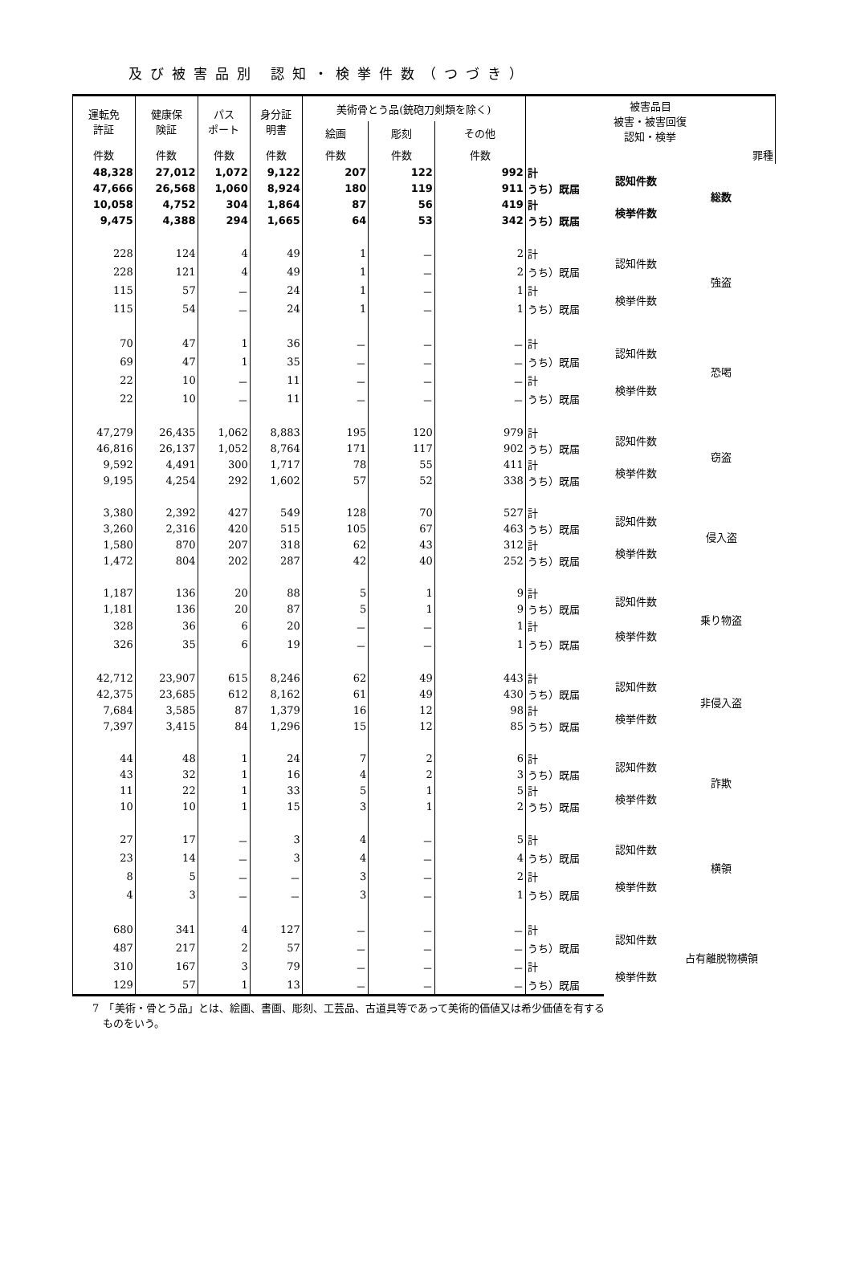及び被害品別 認知・検挙件数（つづき）
| 運転免 許証 | 健康保 険証 | パス ポート | 身分証 明書 | 美術骨とう品(銃砲刀剣類を除く) | | | 被害品目 被害・被害回復 認知・検挙 | | |
| --- | --- | --- | --- | --- | --- | --- | --- | --- | --- |
| | | | | 絵画 | 彫刻 | その他 | | | |
| 件数 | 件数 | 件数 | 件数 | 件数 | 件数 | 件数 | 罪種 | | |
| 48,328 | 27,012 | 1,072 | 9,122 | 207 | 122 | 992 | 計 | 認知件数 | 総数 |
| 47,666 | 26,568 | 1,060 | 8,924 | 180 | 119 | 911 | うち）既届 | | |
| 10,058 | 4,752 | 304 | 1,864 | 87 | 56 | 419 | 計 | 検挙件数 | |
| 9,475 | 4,388 | 294 | 1,665 | 64 | 53 | 342 | うち）既届 | | |
| 228 | 124 | 4 | 49 | 1 | － | 2 | 計 | 認知件数 | 強盗 |
| 228 | 121 | 4 | 49 | 1 | － | 2 | うち）既届 | | |
| 115 | 57 | － | 24 | 1 | － | 1 | 計 | 検挙件数 | |
| 115 | 54 | － | 24 | 1 | － | 1 | うち）既届 | | |
| 70 | 47 | 1 | 36 | － | － | － | 計 | 認知件数 | 恐喝 |
| 69 | 47 | 1 | 35 | － | － | － | うち）既届 | | |
| 22 | 10 | － | 11 | － | － | － | 計 | 検挙件数 | |
| 22 | 10 | － | 11 | － | － | － | うち）既届 | | |
| 47,279 | 26,435 | 1,062 | 8,883 | 195 | 120 | 979 | 計 | 認知件数 | 窃盗 |
| 46,816 | 26,137 | 1,052 | 8,764 | 171 | 117 | 902 | うち）既届 | | |
| 9,592 | 4,491 | 300 | 1,717 | 78 | 55 | 411 | 計 | 検挙件数 | |
| 9,195 | 4,254 | 292 | 1,602 | 57 | 52 | 338 | うち）既届 | | |
| 3,380 | 2,392 | 427 | 549 | 128 | 70 | 527 | 計 | 認知件数 | 侵入盗 |
| 3,260 | 2,316 | 420 | 515 | 105 | 67 | 463 | うち）既届 | | |
| 1,580 | 870 | 207 | 318 | 62 | 43 | 312 | 計 | 検挙件数 | |
| 1,472 | 804 | 202 | 287 | 42 | 40 | 252 | うち）既届 | | |
| 1,187 | 136 | 20 | 88 | 5 | 1 | 9 | 計 | 認知件数 | 乗り物盗 |
| 1,181 | 136 | 20 | 87 | 5 | 1 | 9 | うち）既届 | | |
| 328 | 36 | 6 | 20 | － | － | 1 | 計 | 検挙件数 | |
| 326 | 35 | 6 | 19 | － | － | 1 | うち）既届 | | |
| 42,712 | 23,907 | 615 | 8,246 | 62 | 49 | 443 | 計 | 認知件数 | 非侵入盗 |
| 42,375 | 23,685 | 612 | 8,162 | 61 | 49 | 430 | うち）既届 | | |
| 7,684 | 3,585 | 87 | 1,379 | 16 | 12 | 98 | 計 | 検挙件数 | |
| 7,397 | 3,415 | 84 | 1,296 | 15 | 12 | 85 | うち）既届 | | |
| 44 | 48 | 1 | 24 | 7 | 2 | 6 | 計 | 認知件数 | 詐欺 |
| 43 | 32 | 1 | 16 | 4 | 2 | 3 | うち）既届 | | |
| 11 | 22 | 1 | 33 | 5 | 1 | 5 | 計 | 検挙件数 | |
| 10 | 10 | 1 | 15 | 3 | 1 | 2 | うち）既届 | | |
| 27 | 17 | － | 3 | 4 | － | 5 | 計 | 認知件数 | 横領 |
| 23 | 14 | － | 3 | 4 | － | 4 | うち）既届 | | |
| 8 | 5 | － | － | 3 | － | 2 | 計 | 検挙件数 | |
| 4 | 3 | － | － | 3 | － | 1 | うち）既届 | | |
| 680 | 341 | 4 | 127 | － | － | － | 計 | 認知件数 | 占有離脱物横領 |
| 487 | 217 | 2 | 57 | － | － | － | うち）既届 | | |
| 310 | 167 | 3 | 79 | － | － | － | 計 | 検挙件数 | |
| 129 | 57 | 1 | 13 | － | － | － | うち）既届 | | |
7　「美術・骨とう品」とは、絵画、書画、彫刻、工芸品、古道具等であって美術的価値又は希少価値を有する
　ものをいう。